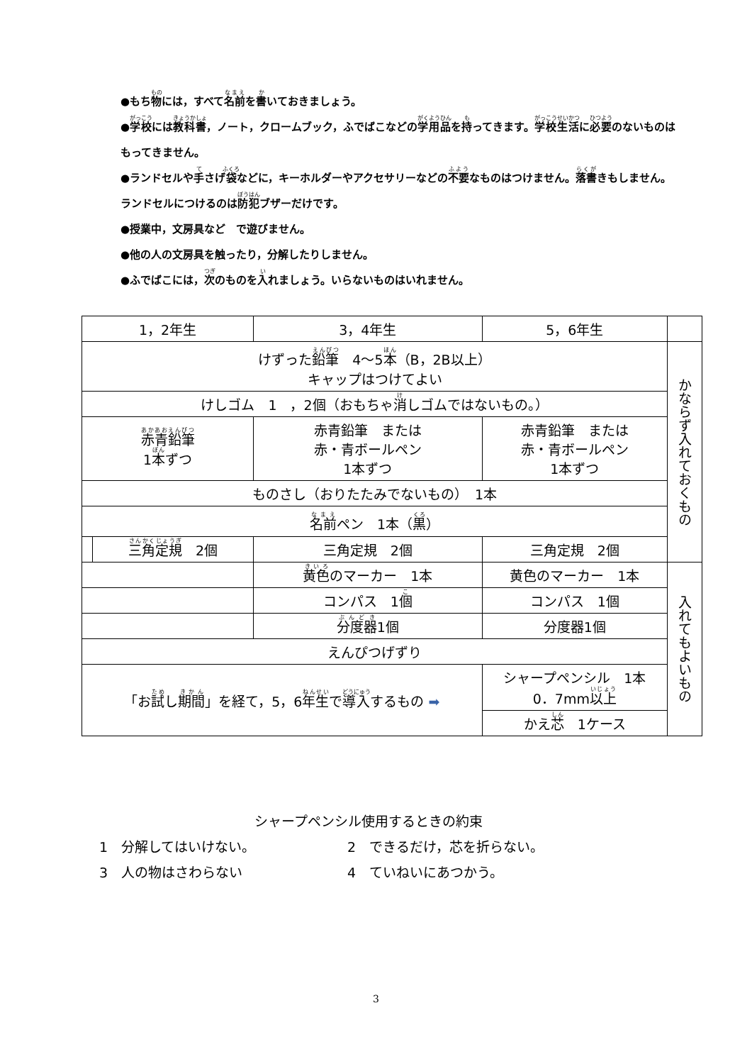●もち物には，すべて名前を書いておきましょう。
●学校には教科書，ノート，クロームブック，ふでばこなどの学用品を持ってきます。学校生活に必要のないものはもってきません。
●ランドセルや手さげ袋などに，キーホルダーやアクセサリーなどの不要なものはつけません。落書きもしません。ランドセルにつけるのは防犯ブザーだけです。
●授業中，文房具など　で遊びません。
●他の人の文房具を触ったり，分解したりしません。
●ふでばこには，次のものを入れましょう。いらないものはいれません。
| 1，2年生 | | 3，4年生 | | 5，6年生 | |
| --- | --- | --- | --- | --- | --- |
| けずった 鉛筆 4～5 本 （B，2B以上） キャップはつけてよい | | | | | かならず入れておくもの |
| けしゴム 1 ，2個（おもちゃ 消 しゴムではないもの。） | | | | | |
| 赤青鉛筆 1 本 ずつ | | 赤青鉛筆 または 赤・青ボールペン 1本ずつ | | 赤青鉛筆 または 赤・青ボールペン 1本ずつ | |
| ものさし（おりたたみでないもの） 1本 | | | | | |
| 名前 ペン 1本（ 黒 ） | | | | | |
| | 三角定規 2個 | 三角定規 2個 | | 三角定規 2個 | |
| | | 黄色 のマーカー 1本 | | 黄色のマーカー 1本 | 入れてもよいもの |
| | | コンパス 1 個 | | コンパス 1個 | |
| | | | 分度器 1個 | 分度器1個 | |
| えんぴつげずり | | | | | |
| 「お 試 し 期間 」を経て，5，6 年生 で 導入 するもの ➡ | | | | シャープペンシル 1本 0．7mm 以上 | |
| | | | | かえ 芯 1ケース | |
シャープペンシル使用するときの約束
1　分解してはいけない。 2　できるだけ，芯を折らない。
3　人の物はさわらない 4　ていねいにあつかう。
3